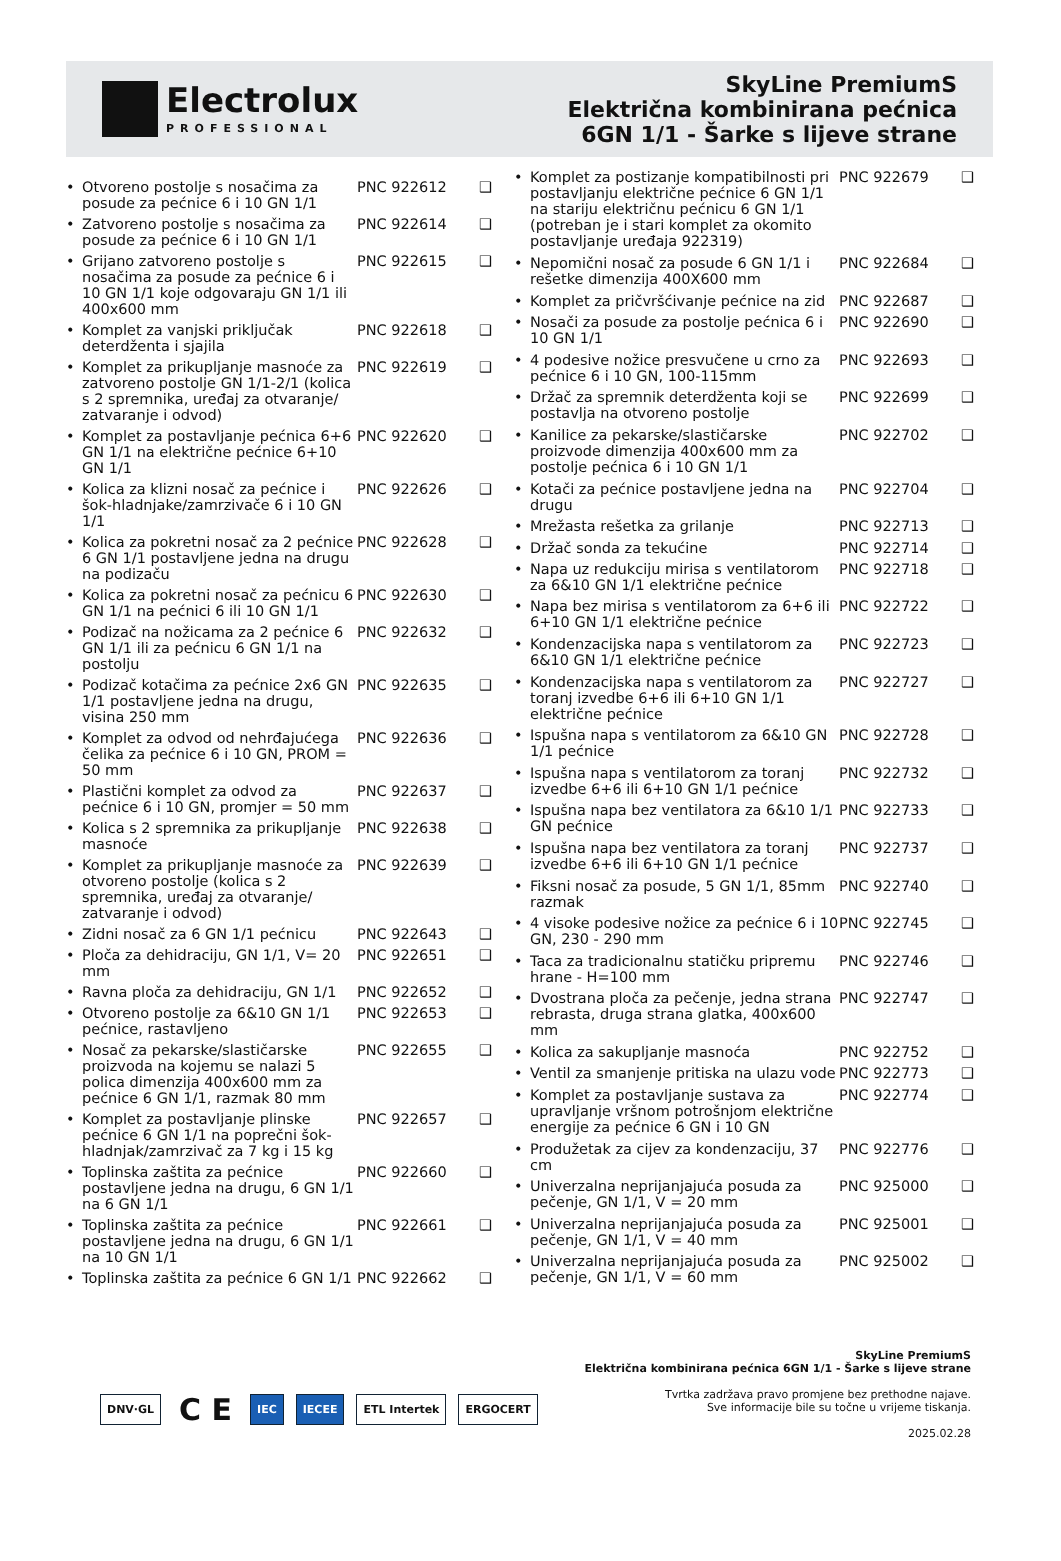Electrolux
PROFESSIONAL
SkyLine PremiumS
Električna kombinirana pećnica
6GN 1/1 - Šarke s lijeve strane
| • | Otvoreno postolje s nosačima za posude za pećnice 6 i 10 GN 1/1 | PNC 922612 | ❑ |
| • | Zatvoreno postolje s nosačima za posude za pećnice 6 i 10 GN 1/1 | PNC 922614 | ❑ |
| • | Grijano zatvoreno postolje s nosačima za posude za pećnice 6 i 10 GN 1/1 koje odgovaraju GN 1/1 ili 400x600 mm | PNC 922615 | ❑ |
| • | Komplet za vanjski priključak deterdženta i sjajila | PNC 922618 | ❑ |
| • | Komplet za prikupljanje masnoće za zatvoreno postolje GN 1/1-2/1 (kolica s 2 spremnika, uređaj za otvaranje/ zatvaranje i odvod) | PNC 922619 | ❑ |
| • | Komplet za postavljanje pećnica 6+6 GN 1/1 na električne pećnice 6+10 GN 1/1 | PNC 922620 | ❑ |
| • | Kolica za klizni nosač za pećnice i šok-hladnjake/zamrzivače 6 i 10 GN 1/1 | PNC 922626 | ❑ |
| • | Kolica za pokretni nosač za 2 pećnice 6 GN 1/1 postavljene jedna na drugu na podizaču | PNC 922628 | ❑ |
| • | Kolica za pokretni nosač za pećnicu 6 GN 1/1 na pećnici 6 ili 10 GN 1/1 | PNC 922630 | ❑ |
| • | Podizač na nožicama za 2 pećnice 6 GN 1/1 ili za pećnicu 6 GN 1/1 na postolju | PNC 922632 | ❑ |
| • | Podizač kotačima za pećnice 2x6 GN 1/1 postavljene jedna na drugu, visina 250 mm | PNC 922635 | ❑ |
| • | Komplet za odvod od nehrđajućega čelika za pećnice 6 i 10 GN, PROM = 50 mm | PNC 922636 | ❑ |
| • | Plastični komplet za odvod za pećnice 6 i 10 GN, promjer = 50 mm | PNC 922637 | ❑ |
| • | Kolica s 2 spremnika za prikupljanje masnoće | PNC 922638 | ❑ |
| • | Komplet za prikupljanje masnoće za otvoreno postolje (kolica s 2 spremnika, uređaj za otvaranje/ zatvaranje i odvod) | PNC 922639 | ❑ |
| • | Zidni nosač za 6 GN 1/1 pećnicu | PNC 922643 | ❑ |
| • | Ploča za dehidraciju, GN 1/1, V= 20 mm | PNC 922651 | ❑ |
| • | Ravna ploča za dehidraciju, GN 1/1 | PNC 922652 | ❑ |
| • | Otvoreno postolje za 6&10 GN 1/1 pećnice, rastavljeno | PNC 922653 | ❑ |
| • | Nosač za pekarske/slastičarske proizvoda na kojemu se nalazi 5 polica dimenzija 400x600 mm za pećnice 6 GN 1/1, razmak 80 mm | PNC 922655 | ❑ |
| • | Komplet za postavljanje plinske pećnice 6 GN 1/1 na poprečni šok-hladnjak/zamrzivač za 7 kg i 15 kg | PNC 922657 | ❑ |
| • | Toplinska zaštita za pećnice postavljene jedna na drugu, 6 GN 1/1 na 6 GN 1/1 | PNC 922660 | ❑ |
| • | Toplinska zaštita za pećnice postavljene jedna na drugu, 6 GN 1/1 na 10 GN 1/1 | PNC 922661 | ❑ |
| • | Toplinska zaštita za pećnice 6 GN 1/1 | PNC 922662 | ❑ |
| • | Komplet za postizanje kompatibilnosti pri postavljanju električne pećnice 6 GN 1/1 na stariju električnu pećnicu 6 GN 1/1 (potreban je i stari komplet za okomito postavljanje uređaja 922319) | PNC 922679 | ❑ |
| • | Nepomični nosač za posude 6 GN 1/1 i rešetke dimenzija 400X600 mm | PNC 922684 | ❑ |
| • | Komplet za pričvršćivanje pećnice na zid | PNC 922687 | ❑ |
| • | Nosači za posude za postolje pećnica 6 i 10 GN 1/1 | PNC 922690 | ❑ |
| • | 4 podesive nožice presvučene u crno za pećnice 6 i 10 GN, 100-115mm | PNC 922693 | ❑ |
| • | Držač za spremnik deterdženta koji se postavlja na otvoreno postolje | PNC 922699 | ❑ |
| • | Kanilice za pekarske/slastičarske proizvode dimenzija 400x600 mm za postolje pećnica 6 i 10 GN 1/1 | PNC 922702 | ❑ |
| • | Kotači za pećnice postavljene jedna na drugu | PNC 922704 | ❑ |
| • | Mrežasta rešetka za grilanje | PNC 922713 | ❑ |
| • | Držač sonda za tekućine | PNC 922714 | ❑ |
| • | Napa uz redukciju mirisa s ventilatorom za 6&10 GN 1/1 električne pećnice | PNC 922718 | ❑ |
| • | Napa bez mirisa s ventilatorom za 6+6 ili 6+10 GN 1/1 električne pećnice | PNC 922722 | ❑ |
| • | Kondenzacijska napa s ventilatorom za 6&10 GN 1/1 električne pećnice | PNC 922723 | ❑ |
| • | Kondenzacijska napa s ventilatorom za toranj izvedbe 6+6 ili 6+10 GN 1/1 električne pećnice | PNC 922727 | ❑ |
| • | Ispušna napa s ventilatorom za 6&10 GN 1/1 pećnice | PNC 922728 | ❑ |
| • | Ispušna napa s ventilatorom za toranj izvedbe 6+6 ili 6+10 GN 1/1 pećnice | PNC 922732 | ❑ |
| • | Ispušna napa bez ventilatora za 6&10 1/1 GN pećnice | PNC 922733 | ❑ |
| • | Ispušna napa bez ventilatora za toranj izvedbe 6+6 ili 6+10 GN 1/1 pećnice | PNC 922737 | ❑ |
| • | Fiksni nosač za posude, 5 GN 1/1, 85mm razmak | PNC 922740 | ❑ |
| • | 4 visoke podesive nožice za pećnice 6 i 10 GN, 230 - 290 mm | PNC 922745 | ❑ |
| • | Taca za tradicionalnu statičku pripremu hrane - H=100 mm | PNC 922746 | ❑ |
| • | Dvostrana ploča za pečenje, jedna strana rebrasta, druga strana glatka, 400x600 mm | PNC 922747 | ❑ |
| • | Kolica za sakupljanje masnoća | PNC 922752 | ❑ |
| • | Ventil za smanjenje pritiska na ulazu vode | PNC 922773 | ❑ |
| • | Komplet za postavljanje sustava za upravljanje vršnom potrošnjom električne energije za pećnice 6 GN i 10 GN | PNC 922774 | ❑ |
| • | Produžetak za cijev za kondenzaciju, 37 cm | PNC 922776 | ❑ |
| • | Univerzalna neprijanjajuća posuda za pečenje, GN 1/1, V = 20 mm | PNC 925000 | ❑ |
| • | Univerzalna neprijanjajuća posuda za pečenje, GN 1/1, V = 40 mm | PNC 925001 | ❑ |
| • | Univerzalna neprijanjajuća posuda za pečenje, GN 1/1, V = 60 mm | PNC 925002 | ❑ |
DNV·GL C E IEC IECEE ETL Intertek ERGOCERT
SkyLine PremiumS
Električna kombinirana pećnica 6GN 1/1 - Šarke s lijeve strane
Tvrtka zadržava pravo promjene bez prethodne najave.
Sve informacije bile su točne u vrijeme tiskanja.
2025.02.28